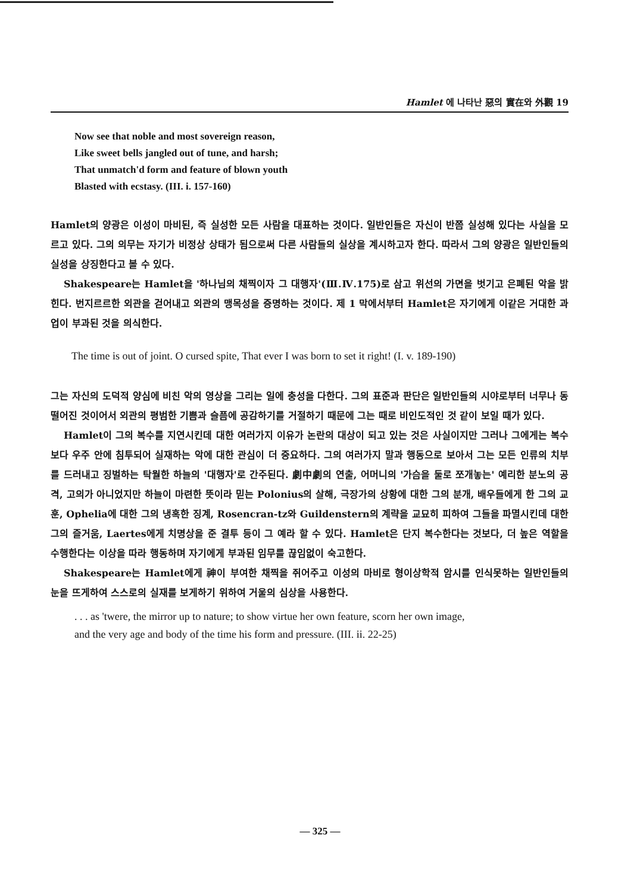Hamlet 에 나타난 惡의 實在와 外觀 19
Now see that noble and most sovereign reason,
Like sweet bells jangled out of tune, and harsh;
That unmatch'd form and feature of blown youth
Blasted with ecstasy. (III. i. 157-160)
Hamlet의 양광은 이성이 마비된, 즉 실성한 모든 사람을 대표하는 것이다. 일반인들은 자신이 반쯤 실성해 있다는 사실을 모르고 있다. 그의 의무는 자기가 비정상 상태가 됨으로써 다른 사람들의 실상을 계시하고자 한다. 따라서 그의 양광은 일반인들의 실성을 상징한다고 볼 수 있다.
Shakespeare는 Hamlet을 '하나님의 채찍이자 그 대행자'(Ⅲ.Ⅳ.175)로 삼고 위선의 가면을 벗기고 은폐된 악을 밝힌다. 번지르르한 외관을 걷어내고 외관의 맹목성을 증명하는 것이다. 제 1 막에서부터 Hamlet은 자기에게 이같은 거대한 과업이 부과된 것을 의식한다.
The time is out of joint. O cursed spite, That ever I was born to set it right! (I. v. 189-190)
그는 자신의 도덕적 양심에 비친 악의 영상을 그리는 일에 충성을 다한다. 그의 표준과 판단은 일반인들의 시야로부터 너무나 동떨어진 것이어서 외관의 평범한 기쁨과 슬픔에 공감하기를 거절하기 때문에 그는 때로 비인도적인 것 같이 보일 때가 있다.
Hamlet이 그의 복수를 지연시킨데 대한 여러가지 이유가 논란의 대상이 되고 있는 것은 사실이지만 그러나 그에게는 복수 보다 우주 안에 침투되어 실재하는 악에 대한 관심이 더 중요하다. 그의 여러가지 말과 행동으로 보아서 그는 모든 인류의 치부를 드러내고 징벌하는 탁월한 하늘의 '대행자'로 간주된다. 劇中劇의 연출, 어머니의 '가슴을 둘로 쪼개놓는' 예리한 분노의 공격, 고의가 아니었지만 하늘이 마련한 뜻이라 믿는 Polonius의 살해, 극장가의 상황에 대한 그의 분개, 배우들에게 한 그의 교훈, Ophelia에 대한 그의 냉혹한 징계, Rosencran-tz와 Guildenstern의 계략을 교묘히 피하여 그들을 파멸시킨데 대한 그의 즐거움, Laertes에게 치명상을 준 결투 등이 그 예라 할 수 있다. Hamlet은 단지 복수한다는 것보다, 더 높은 역할을 수행한다는 이상을 따라 행동하며 자기에게 부과된 임무를 끊임없이 숙고한다.
Shakespeare는 Hamlet에게 神이 부여한 채찍을 쥐어주고 이성의 마비로 형이상학적 암시를 인식못하는 일반인들의 눈을 뜨게하여 스스로의 실재를 보게하기 위하여 거울의 심상을 사용한다.
. . . as 'twere, the mirror up to nature; to show virtue her own feature, scorn her own image,
and the very age and body of the time his form and pressure. (III. ii. 22-25)
— 325 —